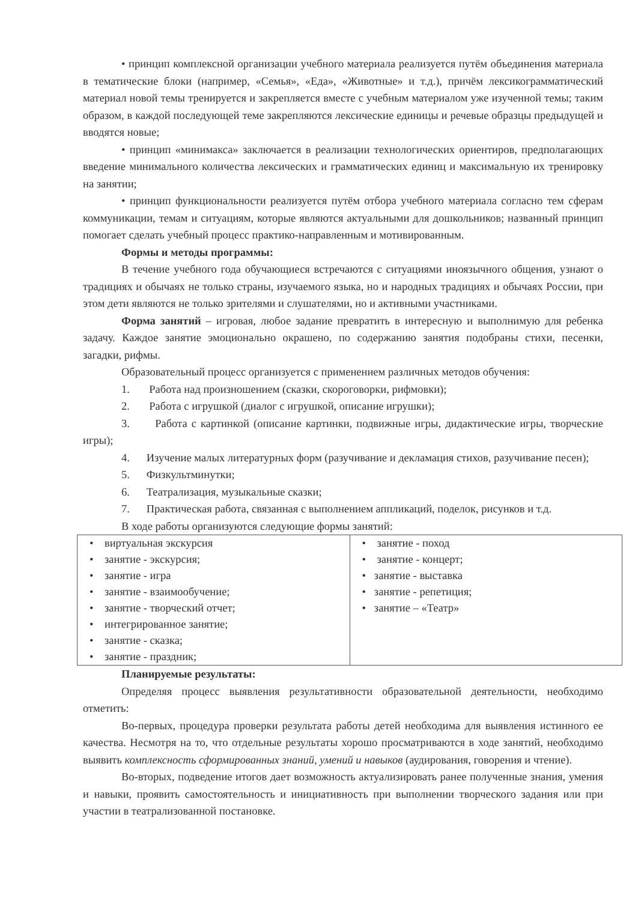• принцип комплексной организации учебного материала реализуется путём объединения материала в тематические блоки (например, «Семья», «Еда», «Животные» и т.д.), причём лексикограмматический материал новой темы тренируется и закрепляется вместе с учебным материалом уже изученной темы; таким образом, в каждой последующей теме закрепляются лексические единицы и речевые образцы предыдущей и вводятся новые;
• принцип «минимакса» заключается в реализации технологических ориентиров, предполагающих введение минимального количества лексических и грамматических единиц и максимальную их тренировку на занятии;
• принцип функциональности реализуется путём отбора учебного материала согласно тем сферам коммуникации, темам и ситуациям, которые являются актуальными для дошкольников; названный принцип помогает сделать учебный процесс практико-направленным и мотивированным.
Формы и методы программы:
В течение учебного года обучающиеся встречаются с ситуациями иноязычного общения, узнают о традициях и обычаях не только страны, изучаемого языка, но и народных традициях и обычаях России, при этом дети являются не только зрителями и слушателями, но и активными участниками.
Форма занятий – игровая, любое задание превратить в интересную и выполнимую для ребенка задачу. Каждое занятие эмоционально окрашено, по содержанию занятия подобраны стихи, песенки, загадки, рифмы.
Образовательный процесс организуется с применением различных методов обучения:
1. Работа над произношением (сказки, скороговорки, рифмовки);
2. Работа с игрушкой (диалог с игрушкой, описание игрушки);
3. Работа с картинкой (описание картинки, подвижные игры, дидактические игры, творческие игры);
4. Изучение малых литературных форм (разучивание и декламация стихов, разучивание песен);
5. Физкультминутки;
6. Театрализация, музыкальные сказки;
7. Практическая работа, связанная с выполнением аппликаций, поделок, рисунков и т.д.
В ходе работы организуются следующие формы занятий:
| • виртуальная экскурсия • занятие - экскурсия; • занятие - игра • занятие - взаимообучение; • занятие - творческий отчет; • интегрированное занятие; • занятие - сказка; • занятие - праздник; | • занятие - поход • занятие - концерт; • занятие - выставка • занятие - репетиция; • занятие – «Театр» |
Планируемые результаты:
Определяя процесс выявления результативности образовательной деятельности, необходимо отметить:
Во-первых, процедура проверки результата работы детей необходима для выявления истинного ее качества. Несмотря на то, что отдельные результаты хорошо просматриваются в ходе занятий, необходимо выявить комплексность сформированных знаний, умений и навыков (аудирования, говорения и чтение).
Во-вторых, подведение итогов дает возможность актуализировать ранее полученные знания, умения и навыки, проявить самостоятельность и инициативность при выполнении творческого задания или при участии в театрализованной постановке.